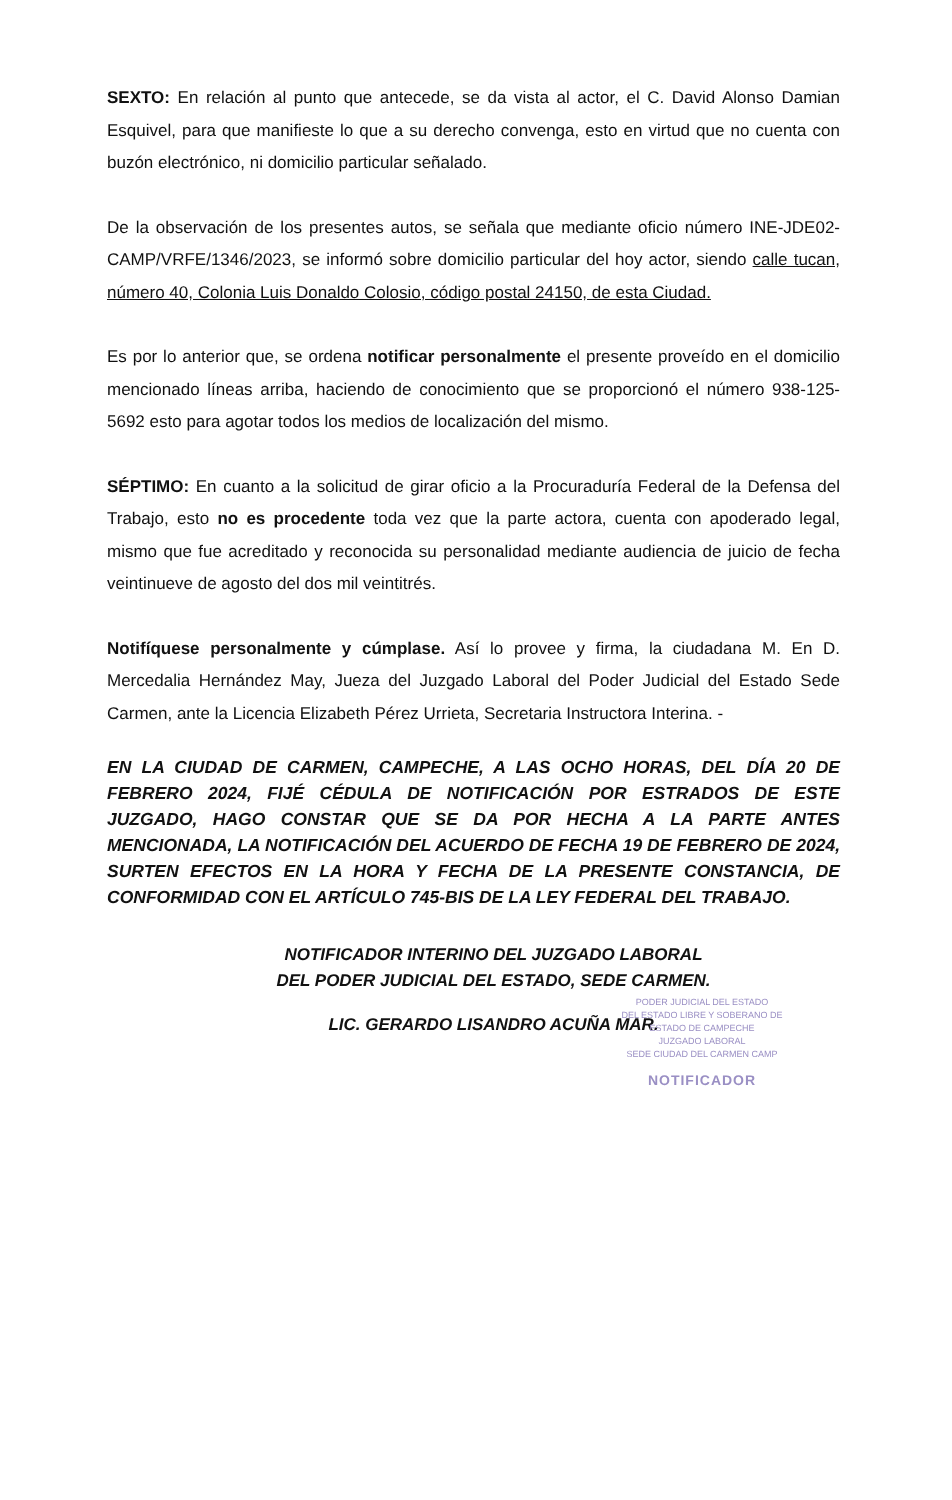SEXTO: En relación al punto que antecede, se da vista al actor, el C. David Alonso Damian Esquivel, para que manifieste lo que a su derecho convenga, esto en virtud que no cuenta con buzón electrónico, ni domicilio particular señalado.
De la observación de los presentes autos, se señala que mediante oficio número INE-JDE02-CAMP/VRFE/1346/2023, se informó sobre domicilio particular del hoy actor, siendo calle tucan, número 40, Colonia Luis Donaldo Colosio, código postal 24150, de esta Ciudad.
Es por lo anterior que, se ordena notificar personalmente el presente proveído en el domicilio mencionado líneas arriba, haciendo de conocimiento que se proporcionó el número 938-125-5692 esto para agotar todos los medios de localización del mismo.
SÉPTIMO: En cuanto a la solicitud de girar oficio a la Procuraduría Federal de la Defensa del Trabajo, esto no es procedente toda vez que la parte actora, cuenta con apoderado legal, mismo que fue acreditado y reconocida su personalidad mediante audiencia de juicio de fecha veintinueve de agosto del dos mil veintitrés.
Notifíquese personalmente y cúmplase. Así lo provee y firma, la ciudadana M. En D. Mercedalia Hernández May, Jueza del Juzgado Laboral del Poder Judicial del Estado Sede Carmen, ante la Licencia Elizabeth Pérez Urrieta, Secretaria Instructora Interina. -
EN LA CIUDAD DE CARMEN, CAMPECHE, A LAS OCHO HORAS, DEL DÍA 20 DE FEBRERO 2024, FIJÉ CÉDULA DE NOTIFICACIÓN POR ESTRADOS DE ESTE JUZGADO, HAGO CONSTAR QUE SE DA POR HECHA A LA PARTE ANTES MENCIONADA, LA NOTIFICACIÓN DEL ACUERDO DE FECHA 19 DE FEBRERO DE 2024, SURTEN EFECTOS EN LA HORA Y FECHA DE LA PRESENTE CONSTANCIA, DE CONFORMIDAD CON EL ARTÍCULO 745-BIS DE LA LEY FEDERAL DEL TRABAJO.
NOTIFICADOR INTERINO DEL JUZGADO LABORAL
DEL PODER JUDICIAL DEL ESTADO, SEDE CARMEN.
LIC. GERARDO LISANDRO ACUÑA MAR.
PODER JUDICIAL DEL ESTADO
DEL ESTADO LIBRE Y SOBERANO DE
ESTADO DE CAMPECHE
JUZGADO LABORAL
SEDE CIUDAD DEL CARMEN CAMP
NOTIFICADOR